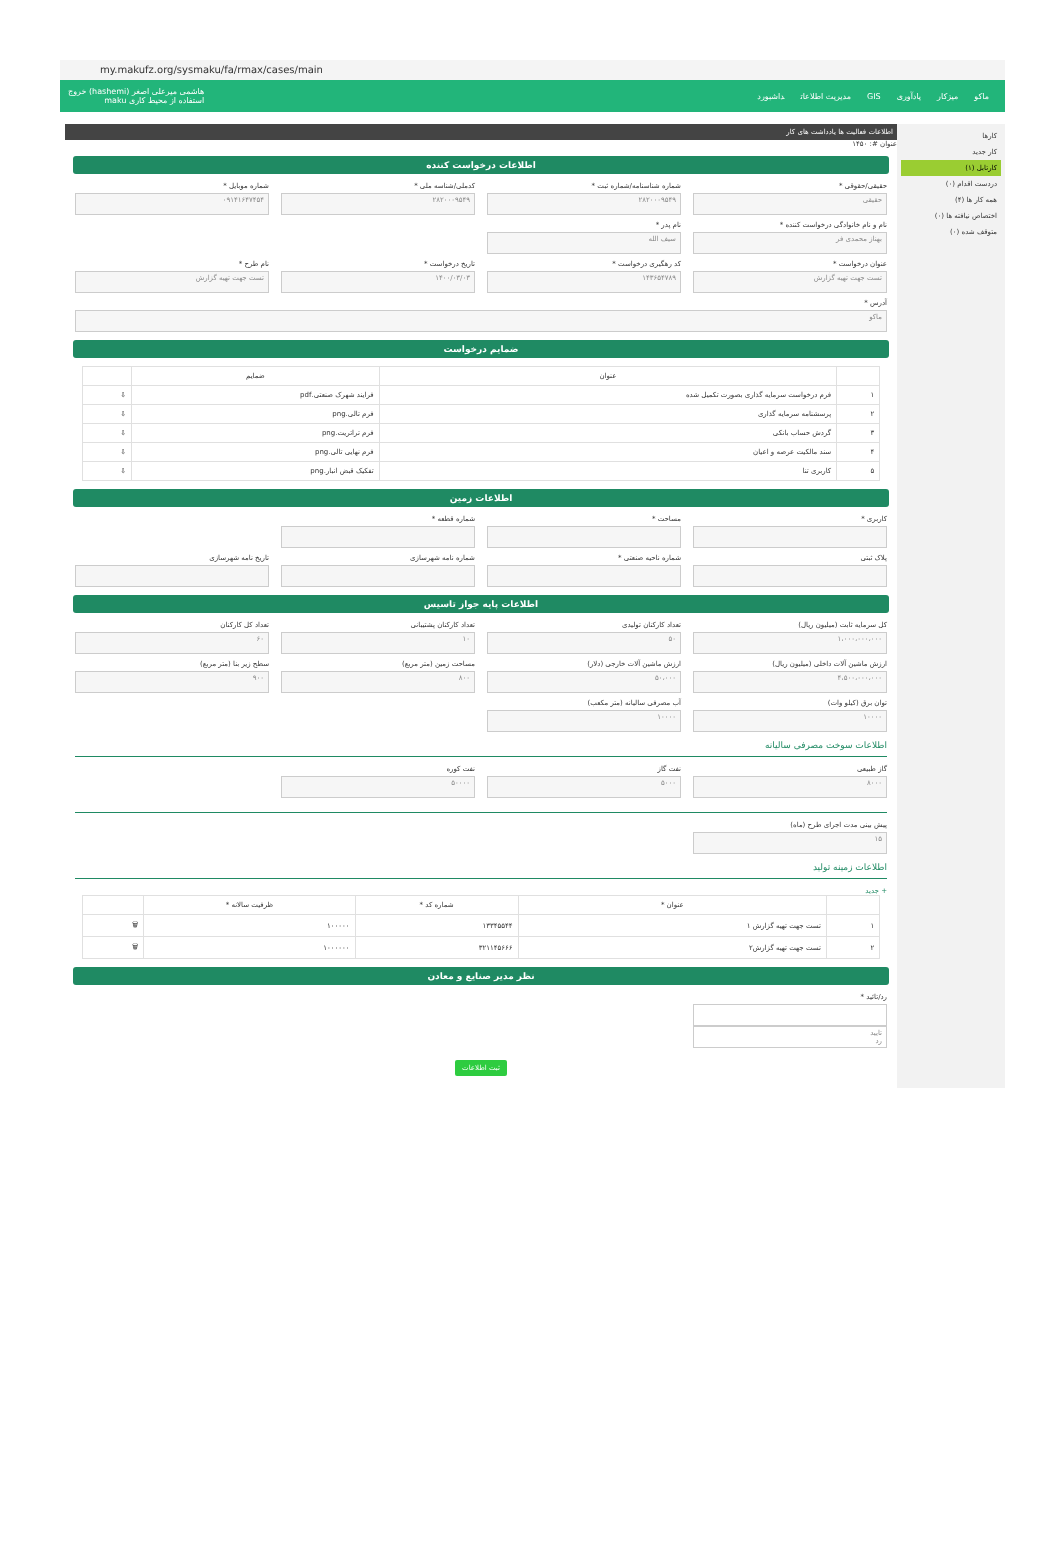my.makufz.org/sysmaku/fa/rmax/cases/main
ماکو میزکار یادآوری GIS مدیریت اطلاعات داشبورد
هاشمی میرعلی اصغر (hashemi) خروج
استفاده از محیط کاری maku
کارها
کار جدید
کارتابل (۱)
دردست اقدام (۰)
همه کار ها (۴)
اختصاص نیافته ها (۰)
متوقف شده (۰)
اطلاعات فعالیت ها یادداشت های کار
عنوان #: ۱۴۵۰
اطلاعات درخواست کننده
حقیقی/حقوقی *
حقیقی
شماره شناسنامه/شماره ثبت *
۲۸۲۰۰۰۹۵۴۹
کدملی/شناسه ملی *
۲۸۲۰۰۰۹۵۴۹
شماره موبایل *
۰۹۱۴۱۶۴۷۴۵۴
نام و نام خانوادگی درخواست کننده *
بهناز محمدی فر
نام پدر *
سیف الله
عنوان درخواست *
تست جهت تهیه گزارش
کد رهگیری درخواست *
۱۴۳۶۵۴۷۸۹
تاریخ درخواست *
۱۴۰۰/۰۳/۰۳
نام طرح *
تست جهت تهیه گزارش
آدرس *
ماکو
ضمایم درخواست
| | عنوان | ضمایم | |
| --- | --- | --- | --- |
| ۱ | فرم درخواست سرمایه گذاری بصورت تکمیل شده | فرایند شهرک صنعتی.pdf | ⇩ |
| ۲ | پرسشنامه سرمایه گذاری | فرم تالی.png | ⇩ |
| ۳ | گردش حساب بانکی | فرم تراتریت.png | ⇩ |
| ۴ | سند مالکیت عرصه و اعیان | فرم نهایی تالی.png | ⇩ |
| ۵ | کاربری تنا | تفکیک قبض انبار.png | ⇩ |
اطلاعات زمین
کاربری *
مساحت *
شماره قطعه *
پلاک ثبتی
شماره ناحیه صنعتی *
شماره نامه شهرسازی
تاریخ نامه شهرسازی
اطلاعات پایه جواز تاسیس
کل سرمایه ثابت (میلیون ریال)
۱،۰۰۰،۰۰۰،۰۰۰
تعداد کارکنان تولیدی
۵۰
تعداد کارکنان پشتیبانی
۱۰
تعداد کل کارکنان
۶۰
ارزش ماشین آلات داخلی (میلیون ریال)
۴،۵۰۰،۰۰۰،۰۰۰
ارزش ماشین آلات خارجی (دلار)
۵۰،۰۰۰
مساحت زمین (متر مربع)
۸۰۰
سطح زیر بنا (متر مربع)
۹۰۰
توان برق (کیلو وات)
۱۰۰۰۰
آب مصرفی سالیانه (متر مکعب)
۱۰۰۰۰
اطلاعات سوخت مصرفی سالیانه
گاز طبیعی
۸۰۰۰
نفت گاز
۵۰۰۰
نفت کوره
۵۰۰۰۰
پیش بینی مدت اجرای طرح (ماه)
۱۵
اطلاعات زمینه تولید
+ جدید
| | عنوان * | شماره کد * | ظرفیت سالانه * | |
| --- | --- | --- | --- | --- |
| ۱ | تست جهت تهیه گزارش ۱ | ۱۳۳۴۵۵۴۴ | ۱۰۰۰۰۰ | 🗑 |
| ۲ | تست جهت تهیه گزارش۲ | ۳۲۱۱۴۵۶۶۶ | ۱۰۰۰۰۰۰ | 🗑 |
نظر مدیر صنایع و معادن
رد/تائید *
تایید
رد
ثبت اطلاعات